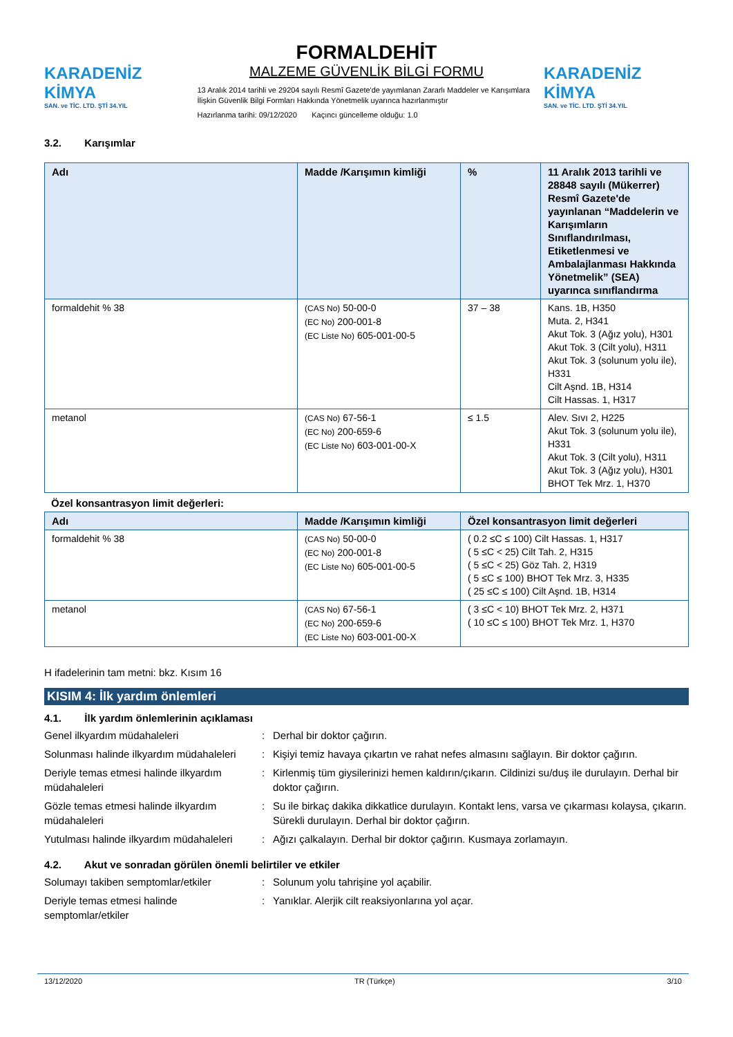KARADENİZ KİMYA
SAN. ve TİC. LTD. ŞTİ 34.YIL
FORMALDEHİT
MALZEME GÜVENLİK BİLGİ FORMU
13 Aralık 2014 tarihli ve 29204 sayılı Resmî Gazete'de yayımlanan Zararlı Maddeler ve Karışımlara İlişkin Güvenlik Bilgi Formları Hakkında Yönetmelik uyarınca hazırlanmıştır
Hazırlanma tarihi: 09/12/2020 Kaçıncı güncelleme olduğu: 1.0
KARADENİZ KİMYA
SAN. ve TİC. LTD. ŞTİ 34.YIL
3.2. Karışımlar
| Adı | Madde /Karışımın kimliği | % | 11 Aralık 2013 tarihli ve 28848 sayılı (Mükerrer) Resmî Gazete'de yayınlanan “Maddelerin ve Karışımların Sınıflandırılması, Etiketlenmesi ve Ambalajlanması Hakkında Yönetmelik” (SEA) uyarınca sınıflandırma |
| --- | --- | --- | --- |
| formaldehit % 38 | (CAS No) 50-00-0 (EC No) 200-001-8 (EC Liste No) 605-001-00-5 | 37 – 38 | Kans. 1B, H350 Muta. 2, H341 Akut Tok. 3 (Ağız yolu), H301 Akut Tok. 3 (Cilt yolu), H311 Akut Tok. 3 (solunum yolu ile), H331 Cilt Aşnd. 1B, H314 Cilt Hassas. 1, H317 |
| metanol | (CAS No) 67-56-1 (EC No) 200-659-6 (EC Liste No) 603-001-00-X | ≤ 1.5 | Alev. Sıvı 2, H225 Akut Tok. 3 (solunum yolu ile), H331 Akut Tok. 3 (Cilt yolu), H311 Akut Tok. 3 (Ağız yolu), H301 BHOT Tek Mrz. 1, H370 |
Özel konsantrasyon limit değerleri:
| Adı | Madde /Karışımın kimliği | Özel konsantrasyon limit değerleri |
| --- | --- | --- |
| formaldehit % 38 | (CAS No) 50-00-0 (EC No) 200-001-8 (EC Liste No) 605-001-00-5 | ( 0.2 ≤C ≤ 100) Cilt Hassas. 1, H317 ( 5 ≤C < 25) Cilt Tah. 2, H315 ( 5 ≤C < 25) Göz Tah. 2, H319 ( 5 ≤C ≤ 100) BHOT Tek Mrz. 3, H335 ( 25 ≤C ≤ 100) Cilt Aşnd. 1B, H314 |
| metanol | (CAS No) 67-56-1 (EC No) 200-659-6 (EC Liste No) 603-001-00-X | ( 3 ≤C < 10) BHOT Tek Mrz. 2, H371 ( 10 ≤C ≤ 100) BHOT Tek Mrz. 1, H370 |
H ifadelerinin tam metni: bkz. Kısım 16
KISIM 4: İlk yardım önlemleri
4.1. İlk yardım önlemlerinin açıklaması
Genel ilkyardım müdahaleleri : Derhal bir doktor çağırın.
Solunması halinde ilkyardım müdahaleleri
: Kişiyi temiz havaya çıkartın ve rahat nefes almasını sağlayın. Bir doktor çağırın.
Deriyle temas etmesi halinde ilkyardım müdahaleleri
: Kirlenmiş tüm giysilerinizi hemen kaldırın/çıkarın. Cildinizi su/duş ile durulayın. Derhal bir doktor çağırın.
Gözle temas etmesi halinde ilkyardım müdahaleleri
: Su ile birkaç dakika dikkatlice durulayın. Kontakt lens, varsa ve çıkarması kolaysa, çıkarın. Sürekli durulayın. Derhal bir doktor çağırın.
Yutulması halinde ilkyardım müdahaleleri
: Ağızı çalkalayın. Derhal bir doktor çağırın. Kusmaya zorlamayın.
4.2. Akut ve sonradan görülen önemli belirtiler ve etkiler
Solumayı takiben semptomlar/etkiler : Solunum yolu tahrişine yol açabilir.
Deriyle temas etmesi halinde semptomlar/etkiler
: Yanıklar. Alerjik cilt reaksiyonlarına yol açar.
13/12/2020 TR (Türkçe) 3/10